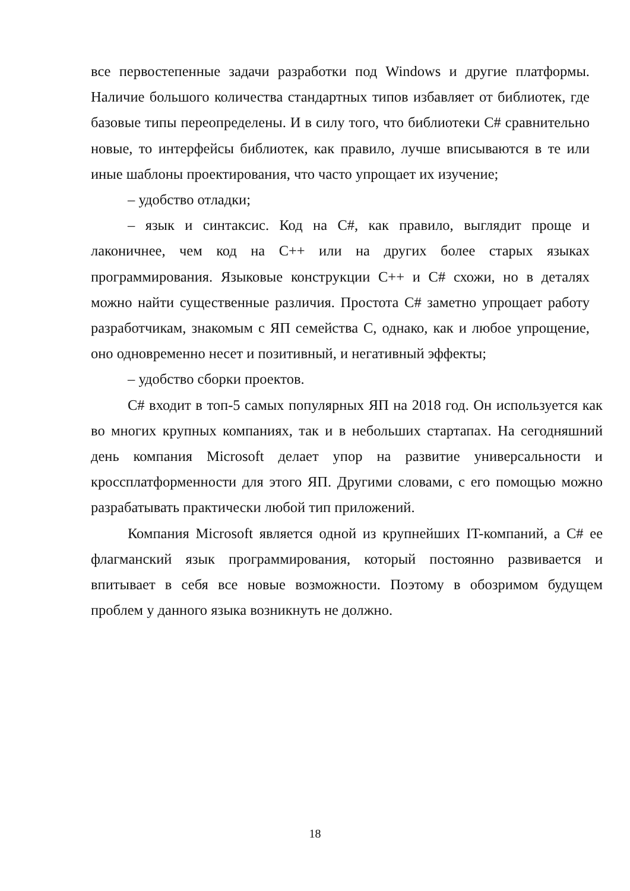все первостепенные задачи разработки под Windows и другие платформы. Наличие большого количества стандартных типов избавляет от библиотек, где базовые типы переопределены. И в силу того, что библиотеки C# сравнительно новые, то интерфейсы библиотек, как правило, лучше вписываются в те или иные шаблоны проектирования, что часто упрощает их изучение;
– удобство отладки;
– язык и синтаксис. Код на C#, как правило, выглядит проще и лаконичнее, чем код на C++ или на других более старых языках программирования. Языковые конструкции C++ и C# схожи, но в деталях можно найти существенные различия. Простота C# заметно упрощает работу разработчикам, знакомым с ЯП семейства C, однако, как и любое упрощение, оно одновременно несет и позитивный, и негативный эффекты;
– удобство сборки проектов.
C# входит в топ-5 самых популярных ЯП на 2018 год. Он используется как во многих крупных компаниях, так и в небольших стартапах. На сегодняшний день компания Microsoft делает упор на развитие универсальности и кроссплатформенности для этого ЯП. Другими словами, с его помощью можно разрабатывать практически любой тип приложений.
Компания Microsoft является одной из крупнейших IT-компаний, а C# ее флагманский язык программирования, который постоянно развивается и впитывает в себя все новые возможности. Поэтому в обозримом будущем проблем у данного языка возникнуть не должно.
18